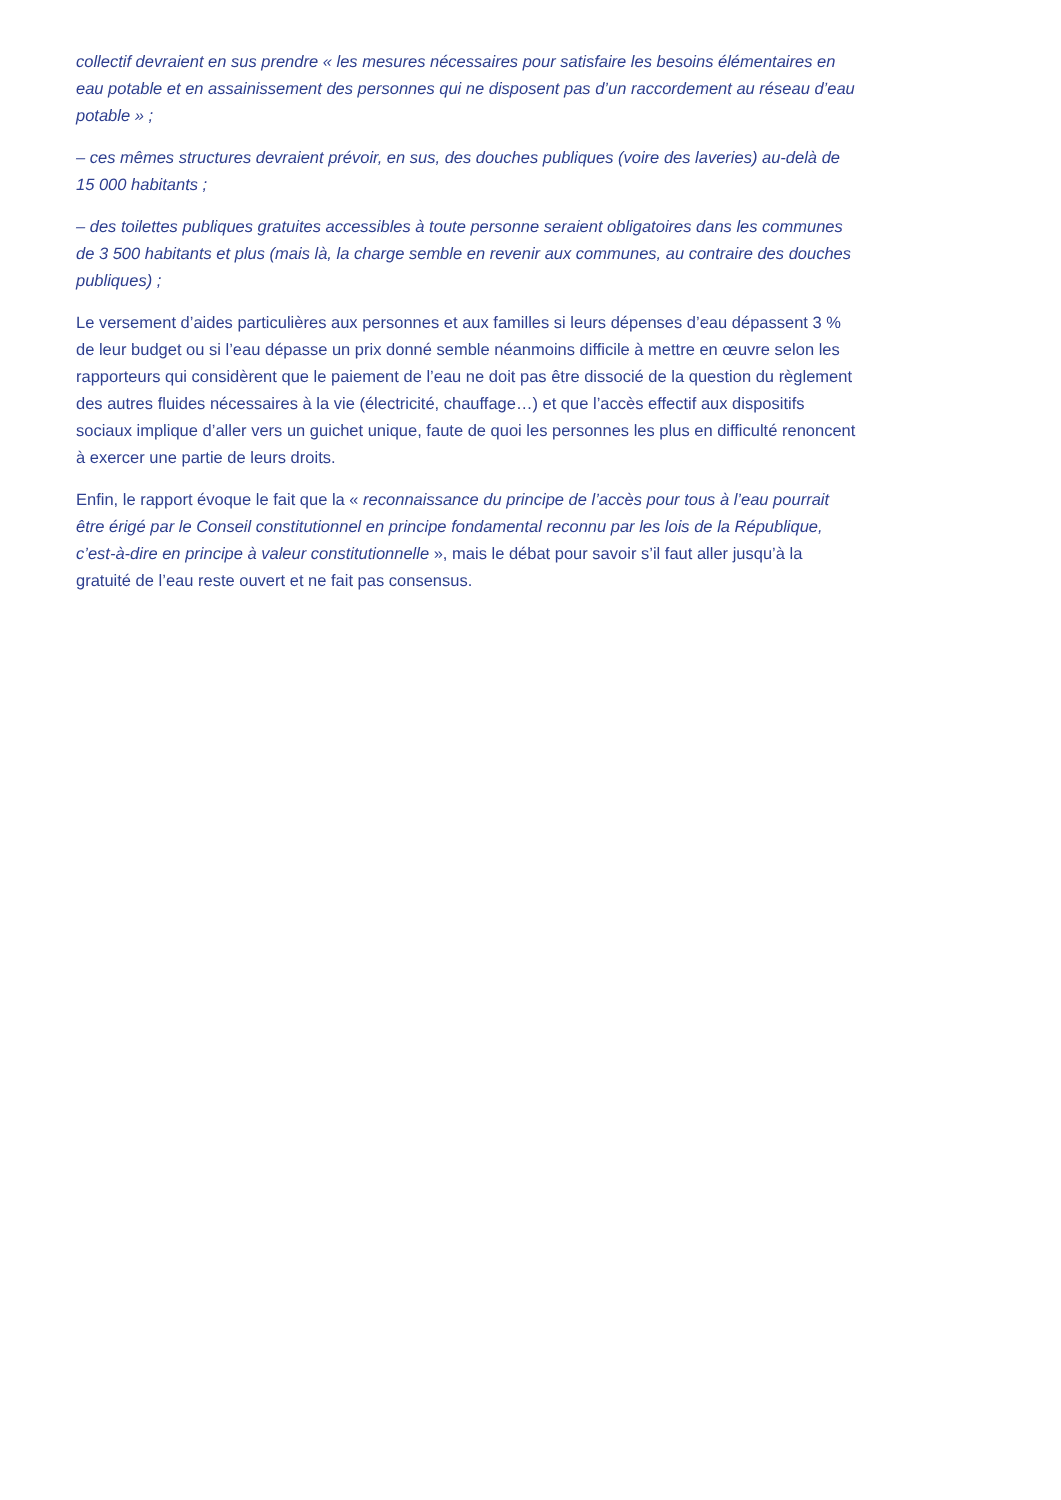collectif devraient en sus prendre « les mesures nécessaires pour satisfaire les besoins élémentaires en eau potable et en assainissement des personnes qui ne disposent pas d’un raccordement au réseau d’eau potable » ;
– ces mêmes structures devraient prévoir, en sus, des douches publiques (voire des laveries) au-delà de 15 000 habitants ;
– des toilettes publiques gratuites accessibles à toute personne seraient obligatoires dans les communes de 3 500 habitants et plus (mais là, la charge semble en revenir aux communes, au contraire des douches publiques) ;
Le versement d’aides particulières aux personnes et aux familles si leurs dépenses d’eau dépassent 3 % de leur budget ou si l’eau dépasse un prix donné semble néanmoins difficile à mettre en œuvre selon les rapporteurs qui considèrent que le paiement de l’eau ne doit pas être dissocié de la question du règlement des autres fluides nécessaires à la vie (électricité, chauffage…) et que l’accès effectif aux dispositifs sociaux implique d’aller vers un guichet unique, faute de quoi les personnes les plus en difficulté renoncent à exercer une partie de leurs droits.
Enfin, le rapport évoque le fait que la « reconnaissance du principe de l’accès pour tous à l’eau pourrait être érigé par le Conseil constitutionnel en principe fondamental reconnu par les lois de la République, c’est-à-dire en principe à valeur constitutionnelle », mais le débat pour savoir s’il faut aller jusqu’à la gratuité de l’eau reste ouvert et ne fait pas consensus.